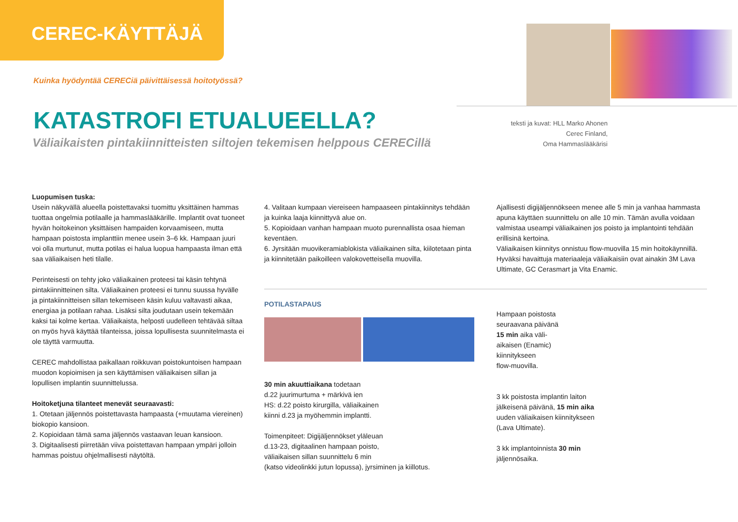CEREC-KÄYTTÄJÄ
Kuinka hyödyntää CERECiä päivittäisessä hoitotyössä?
teksti ja kuvat: HLL Marko Ahonen
Cerec Finland,
Oma Hammaslääkärisi
KATASTROFI ETUALUEELLA?
Väliaikaisten pintakiinnitteisten siltojen tekemisen helppous CERECillä
Luopumisen tuska:
Usein näkyvällä alueella poistettavaksi tuomittu yksittäinen hammas tuottaa ongelmia potilaalle ja hammaslääkärille. Implantit ovat tuoneet hyvän hoitokeinon yksittäisen hampaiden korvaamiseen, mutta hampaan poistosta implanttiin menee usein 3–6 kk. Hampaan juuri voi olla murtunut, mutta potilas ei halua luopua hampaasta ilman että saa väliaikaisen heti tilalle.
Perinteisesti on tehty joko väliaikainen proteesi tai käsin tehtynä pintakiinnitteinen silta. Väliaikainen proteesi ei tunnu suussa hyvälle ja pintakiinnitteisen sillan tekemiseen käsin kuluu valtavasti aikaa, energiaa ja potilaan rahaa. Lisäksi silta joudutaan usein tekemään kaksi tai kolme kertaa. Väliaikaista, helposti uudelleen tehtävää siltaa on myös hyvä käyttää tilanteissa, joissa lopullisesta suunnitelmasta ei ole täyttä varmuutta.
CEREC mahdollistaa paikallaan roikkuvan poistokuntoisen hampaan muodon kopioimisen ja sen käyttämisen väliaikaisen sillan ja lopullisen implantin suunnittelussa.
Hoitoketjuna tilanteet menevät seuraavasti:
1. Otetaan jäljennös poistettavasta hampaasta (+muutama viereinen) biokopio kansioon.
2. Kopioidaan tämä sama jäljennös vastaavan leuan kansioon.
3. Digitaalisesti piirretään viiva poistettavan hampaan ympäri jolloin hammas poistuu ohjelmallisesti näytöltä.
4. Valitaan kumpaan viereiseen hampaaseen pintakiinnitys tehdään ja kuinka laaja kiinnittyvä alue on.
5. Kopioidaan vanhan hampaan muoto purennallista osaa hieman keventäen.
6. Jyrsitään muovikeramiablokista väliaikainen silta, kiilotetaan pinta ja kiinnitetään paikoilleen valokovetteisella muovilla.
POTILASTAPAUS
30 min akuuttiaikana todetaan
d.22 juurimurtuma + märkivä ien
HS: d.22 poisto kirurgilla, väliaikainen
kiinni d.23 ja myöhemmin implantti.
Toimenpiteet: Digijäljennökset yläleuan
d.13-23, digitaalinen hampaan poisto,
väliaikaisen sillan suunnittelu 6 min
(katso videolinkki jutun lopussa), jyrsiminen ja kiillotus.
Ajallisesti digijäljennökseen menee alle 5 min ja vanhaa hammasta apuna käyttäen suunnittelu on alle 10 min. Tämän avulla voidaan valmistaa useampi väliaikainen jos poisto ja implantointi tehdään erillisinä kertoina.
Väliaikaisen kiinnitys onnistuu flow-muovilla 15 min hoitokäynnillä. Hyväksi havaittuja materiaaleja väliaikaisiin ovat ainakin 3M Lava Ultimate, GC Cerasmart ja Vita Enamic.
Hampaan poistosta
seuraavana päivänä
15 min aika väli-
aikaisen (Enamic)
kiinnitykseen
flow-muovilla.
3 kk poistosta implantin laiton
jälkeisenä päivänä, 15 min aika
uuden väliaikaisen kiinnitykseen
(Lava Ultimate).
3 kk implantoinnista 30 min
jäljennösaika.